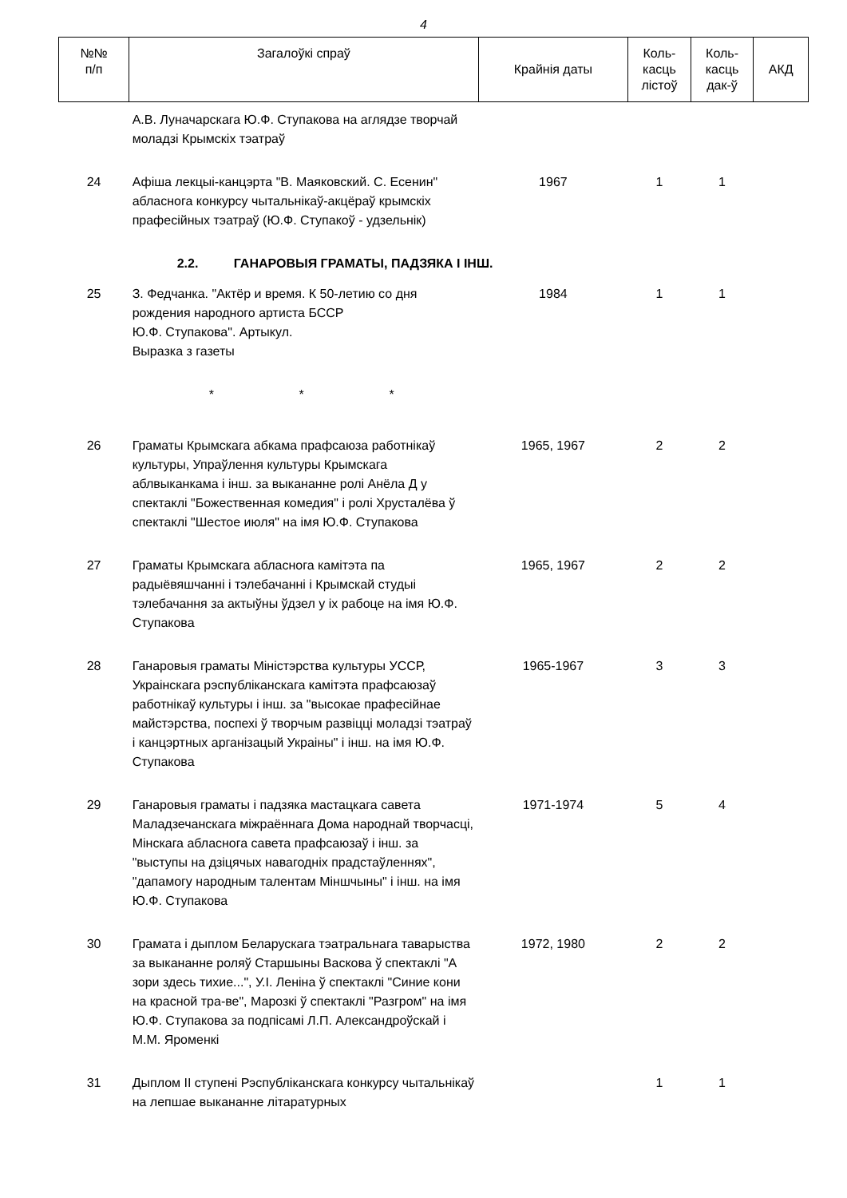4
| №№ п/п | Загалоўкі спраў | Крайнія даты | Коль- касць лістоў | Коль- касць дак-ў | АКД |
| --- | --- | --- | --- | --- | --- |
| | А.В. Луначарскага Ю.Ф. Ступакова на аглядзе творчай моладзі Крымскіх тэатраў | | | | |
| 24 | Афіша лекцыі-канцэрта "В. Маяковский. С. Есенин" абласнога конкурсу чытальнікаў-акцёраў крымскіх прафесійных тэатраў (Ю.Ф. Ступакоў - удзельнік) | 1967 | 1 | 1 | |
| | 2.2. ГАНАРОВЫЯ ГРАМАТЫ, ПАДЗЯКА І ІНШ. | | | | |
| 25 | З. Федчанка. "Актёр и время. К 50-летию со дня рождения народного артиста БССР Ю.Ф. Ступакова". Артыкул. Выразка з газеты | 1984 | 1 | 1 | |
| | * * * | | | | |
| 26 | Граматы Крымскага абкама прафсаюза работнікаў культуры, Упраўлення культуры Крымскага аблвыканкама і інш. за выкананне ролі Анёла Д у спектаклі "Божественная комедия" і ролі Хрусталёва ў спектаклі "Шестое июля" на імя Ю.Ф. Ступакова | 1965, 1967 | 2 | 2 | |
| 27 | Граматы Крымскага абласнога камітэта па радыёвяшчанні і тэлебачанні і Крымскай студыі тэлебачання за актыўны ўдзел у іх рабоце на імя Ю.Ф. Ступакова | 1965, 1967 | 2 | 2 | |
| 28 | Ганаровыя граматы Міністэрства культуры УССР, Украінскага рэспубліканскага камітэта прафсаюзаў работнікаў культуры і інш. за "высокае прафесійнае майстэрства, поспехі ў творчым развіцці моладзі тэатраў і канцэртных арганізацый Украіны" і інш. на імя Ю.Ф. Ступакова | 1965-1967 | 3 | 3 | |
| 29 | Ганаровыя граматы і падзяка мастацкага савета Маладзечанскага міжраённага Дома народнай творчасці, Мінскага абласнога савета прафсаюзаў і інш. за "выступы на дзіцячых навагодніх прадстаўленнях", "дапамогу народным талентам Міншчыны" і інш. на імя Ю.Ф. Ступакова | 1971-1974 | 5 | 4 | |
| 30 | Грамата і дыплом Беларускага тэатральнага таварыства за выкананне роляў Старшыны Васкова ў спектаклі "А зори здесь тихие...", У.І. Леніна ў спектаклі "Синие кони на красной тра-ве", Марозкі ў спектаклі "Разгром" на імя Ю.Ф. Ступакова за подпісамі Л.П. Александроўскай і М.М. Яроменкі | 1972, 1980 | 2 | 2 | |
| 31 | Дыплом ІІ ступені Рэспубліканскага конкурсу чытальнікаў на лепшае выкананне літаратурных | | 1 | 1 | |